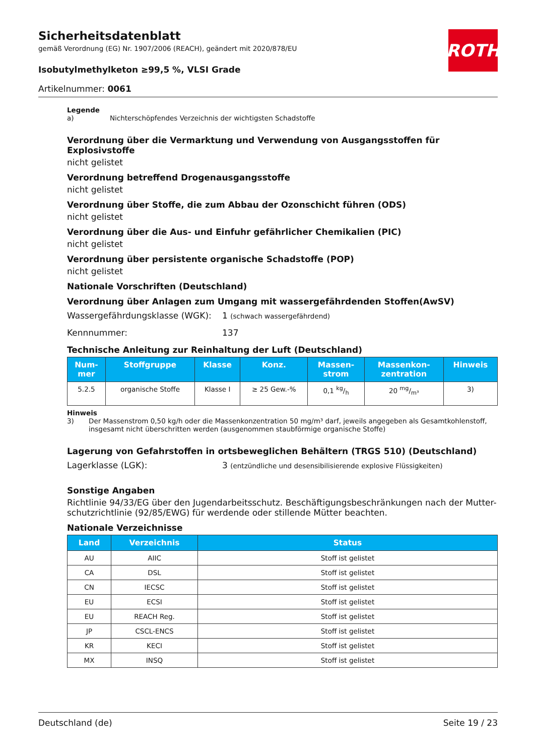Sicherheitsdatenblatt
gemäß Verordnung (EG) Nr. 1907/2006 (REACH), geändert mit 2020/878/EU
Isobutylmethylketon ≥99,5 %, VLSI Grade
Artikelnummer: 0061
ROTH
Legende
a) Nichterschöpfendes Verzeichnis der wichtigsten Schadstoffe
Verordnung über die Vermarktung und Verwendung von Ausgangsstoffen für Explosivstoffe
nicht gelistet
Verordnung betreffend Drogenausgangsstoffe
nicht gelistet
Verordnung über Stoffe, die zum Abbau der Ozonschicht führen (ODS)
nicht gelistet
Verordnung über die Aus- und Einfuhr gefährlicher Chemikalien (PIC)
nicht gelistet
Verordnung über persistente organische Schadstoffe (POP)
nicht gelistet
Nationale Vorschriften (Deutschland)
Verordnung über Anlagen zum Umgang mit wassergefährdenden Stoffen(AwSV)
Wassergefährdungsklasse (WGK): 1 (schwach wassergefährdend)
Kennnummer: 137
Technische Anleitung zur Reinhaltung der Luft (Deutschland)
| Num- mer | Stoffgruppe | Klasse | Konz. | Massen- strom | Massenkon- zentration | Hinweis |
| --- | --- | --- | --- | --- | --- | --- |
| 5.2.5 | organische Stoffe | Klasse I | ≥ 25 Gew.-% | 0,1 kg/h | 20 mg/m³ | 3) |
Hinweis
3) Der Massenstrom 0,50 kg/h oder die Massenkonzentration 50 mg/m³ darf, jeweils angegeben als Gesamtkohlenstoff, insgesamt nicht überschritten werden (ausgenommen staubförmige organische Stoffe)
Lagerung von Gefahrstoffen in ortsbeweglichen Behältern (TRGS 510) (Deutschland)
Lagerklasse (LGK): 3 (entzündliche und desensibilisierende explosive Flüssigkeiten)
Sonstige Angaben
Richtlinie 94/33/EG über den Jugendarbeitsschutz. Beschäftigungsbeschränkungen nach der Mutter-schutzrichtlinie (92/85/EWG) für werdende oder stillende Mütter beachten.
Nationale Verzeichnisse
| Land | Verzeichnis | Status |
| --- | --- | --- |
| AU | AIIC | Stoff ist gelistet |
| CA | DSL | Stoff ist gelistet |
| CN | IECSC | Stoff ist gelistet |
| EU | ECSI | Stoff ist gelistet |
| EU | REACH Reg. | Stoff ist gelistet |
| JP | CSCL-ENCS | Stoff ist gelistet |
| KR | KECI | Stoff ist gelistet |
| MX | INSQ | Stoff ist gelistet |
Deutschland (de) Seite 19 / 23